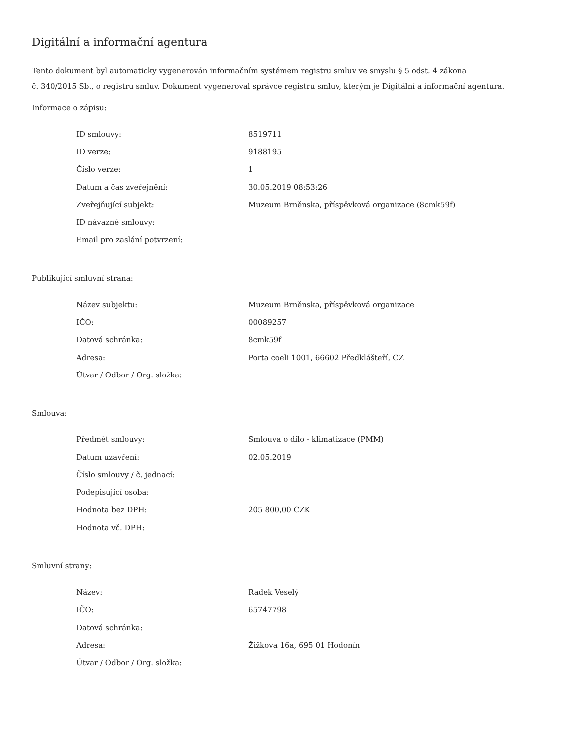Digitální a informační agentura
Tento dokument byl automaticky vygenerován informačním systémem registru smluv ve smyslu § 5 odst. 4 zákona
č. 340/2015 Sb., o registru smluv. Dokument vygeneroval správce registru smluv, kterým je Digitální a informační agentura.
Informace o zápisu:
| ID smlouvy: | 8519711 |
| ID verze: | 9188195 |
| Číslo verze: | 1 |
| Datum a čas zveřejnění: | 30.05.2019 08:53:26 |
| Zveřejňující subjekt: | Muzeum Brněnska, příspěvková organizace (8cmk59f) |
| ID návazné smlouvy: | |
| Email pro zaslání potvrzení: | |
Publikující smluvní strana:
| Název subjektu: | Muzeum Brněnska, příspěvková organizace |
| IČO: | 00089257 |
| Datová schránka: | 8cmk59f |
| Adresa: | Porta coeli 1001, 66602 Předklášteří, CZ |
| Útvar / Odbor / Org. složka: | |
Smlouva:
| Předmět smlouvy: | Smlouva o dílo - klimatizace (PMM) |
| Datum uzavření: | 02.05.2019 |
| Číslo smlouvy / č. jednací: | |
| Podepisující osoba: | |
| Hodnota bez DPH: | 205 800,00 CZK |
| Hodnota vč. DPH: | |
Smluvní strany:
| Název: | Radek Veselý |
| IČO: | 65747798 |
| Datová schránka: | |
| Adresa: | Žižkova 16a, 695 01 Hodonín |
| Útvar / Odbor / Org. složka: | |